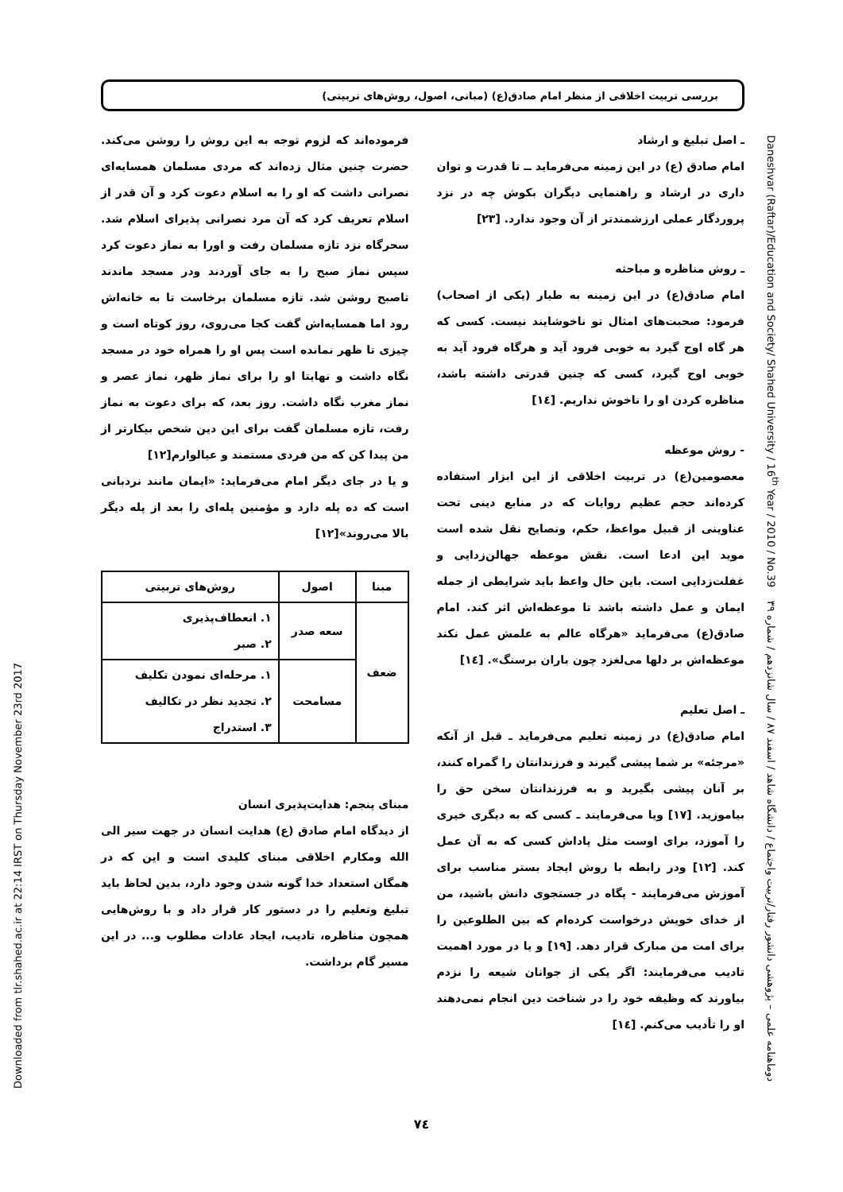بررسی تربیت اخلاقی از منظر امام صادق(ع) (مبانی، اصول، روش‌های تربیتی)
Downloaded from tlr.shahed.ac.ir at 22:14 IRST on Thursday November 23rd 2017
Daneshvar (Raftar)/Education and Society/ Shahed University / 16<sup>th</sup> Year / 2010 / No.39 دوماهنامه علمی – پژوهشی دانشور رفتار/تربیت واجتماع / دانشگاه شاهد / اسفند ۸۷ / سال شانزدهم / شماره ۳۹
فرموده‌اند که لزوم توجه به این روش را روشن می‌کند. حضرت چنین مثال زده‌اند که مردی مسلمان همسایه‌ای نصرانی داشت که او را به اسلام دعوت کرد و آن قدر از اسلام تعریف کرد که آن مرد نصرانی پذیرای اسلام شد. سحرگاه نزد تازه مسلمان رفت و اورا به نماز دعوت کرد سپس نماز صبح را به جای آوردند ودر مسجد ماندند تاصبح روشن شد. تازه مسلمان برخاست تا به خانه‌اش رود اما همسایه‌اش گفت کجا می‌روی، روز کوتاه است و چیزی تا ظهر نمانده است پس او را همراه خود در مسجد نگاه داشت و نهایتا او را برای نماز ظهر، نماز عصر و نماز مغرب نگاه داشت. روز بعد، که برای دعوت به نماز رفت، تازه مسلمان گفت برای این دین شخص بیکارتر از من پیدا کن که من فردی مستمند و عیالوارم[۱۲]
و یا در جای دیگر امام می‌فرماید: «ایمان مانند نردبانی است که ده پله دارد و مؤمنین پله‌ای را بعد از پله دیگر بالا می‌روند»[۱۲]
| مبنا | اصول | روش‌های تربیتی |
| --- | --- | --- |
| ضعف | سعه صدر | ۱. انعطاف‌پذیری ۲. صبر |
| | مسامحت | ۱. مرحله‌ای نمودن تکلیف ۲. تجدید نظر در تکالیف ۳. استدراج |
مبنای پنجم: هدایت‌پذیری انسان
از دیدگاه امام صادق (ع) هدایت انسان در جهت سیر الی الله ومکارم اخلاقی مبنای کلیدی است و این که در همگان استعداد خدا گونه شدن وجود دارد، بدین لحاظ باید تبلیغ وتعلیم را در دستور کار قرار داد و با روش‌هایی همچون مناظره، تادیب، ایجاد عادات مطلوب و... در این مسیر گام برداشت.
ـ اصل تبلیغ و ارشاد
امام صادق (ع) در این زمینه می‌فرماید ــ تا قدرت و توان داری در ارشاد و راهنمایی دیگران بکوش چه در نزد پروردگار عملی ارزشمندتر از آن وجود ندارد. [۲۳]
ـ روش مناظره و مباحثه
امام صادق(ع) در این زمینه به طیار (یکی از اصحاب) فرمود: صحبت‌های امثال تو ناخوشایند نیست. کسی که هر گاه اوج گیرد به خوبی فرود آید و هرگاه فرود آید به خوبی اوج گیرد، کسی که چنین قدرتی داشته باشد، مناظره کردن او را ناخوش نداریم. [۱٤]
- روش موعظه
معصومین(ع) در تربیت اخلاقی از این ابزار استفاده کرده‌اند حجم عظیم روایات که در منابع دینی تحت عناوینی از قبیل مواعظ، حکم، ونصایح نقل شده است موید این ادعا است. نقش موعظه جهالن‌زدایی و غفلت‌زدایی است. باین حال واعظ باید شرایطی از جمله ایمان و عمل داشته باشد تا موعظه‌اش اثر کند. امام صادق(ع) می‌فرماید «هرگاه عالم به علمش عمل نکند موعظه‌اش بر دلها می‌لغزد چون باران برسنگ». [۱٤]
ـ اصل تعلیم
امام صادق(ع) در زمینه تعلیم می‌فرماید ـ قبل از آنکه «مرجئه» بر شما پیشی گیرند و فرزندانتان را گمراه کنند، بر آنان پیشی بگیرید و به فرزندانتان سخن حق را بیاموزید. [۱۷] ویا می‌فرمایند ـ کسی که به دیگری خیری را آموزد، برای اوست مثل پاداش کسی که به آن عمل کند. [۱۲] ودر رابطه با روش ایجاد بستر مناسب برای آموزش می‌فرمایند - پگاه در جستجوی دانش باشید، من از خدای خویش درخواست کرده‌ام که بین الطلوعین را برای امت من مبارک قرار دهد. [۱۹] و یا در مورد اهمیت تادیب می‌فرمایند: اگر یکی از جوانان شیعه را نزدم بیاورند که وظیفه خود را در شناخت دین انجام نمی‌دهند او را تأدیب می‌کنم. [۱٤]
۷٤